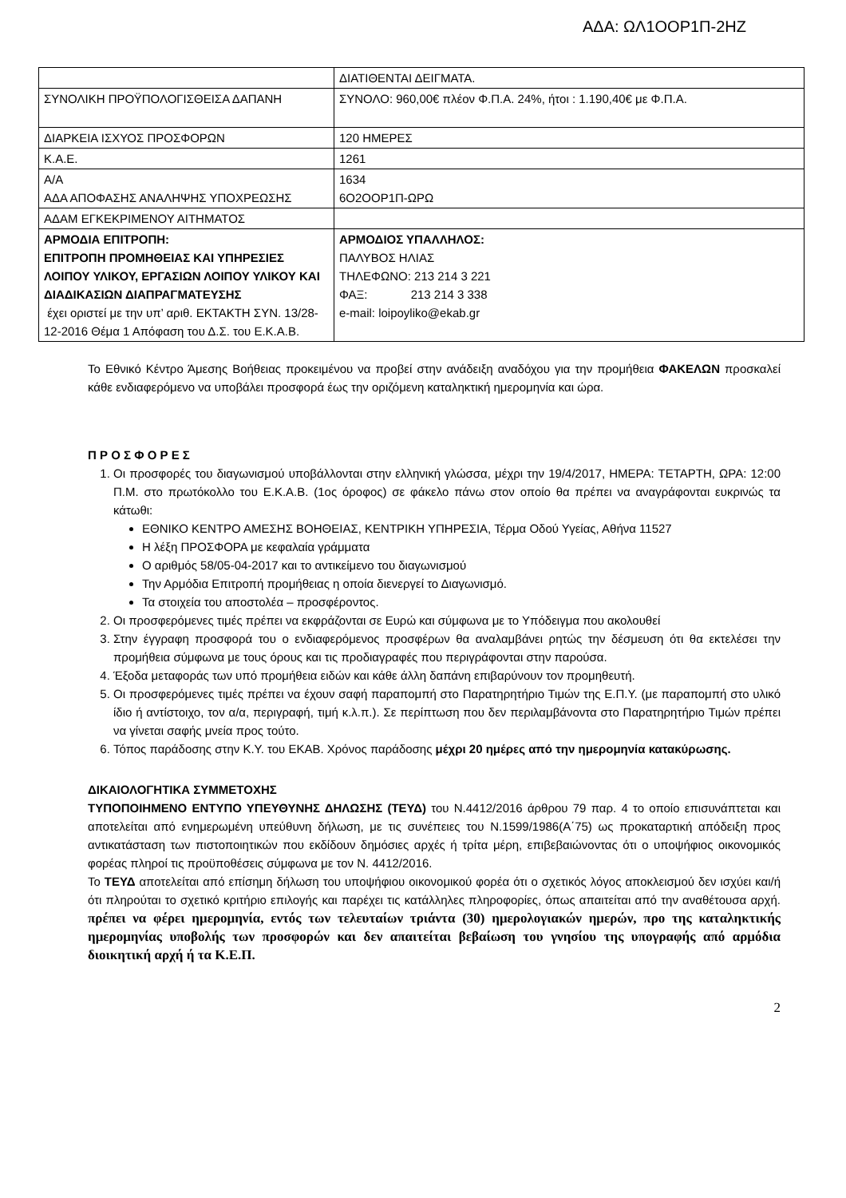ΑΔΑ: ΩΛ1ΟΟΡ1Π-2ΗΖ
| | ΔΙΑΤΙΘΕΝΤΑΙ ΔΕΙΓΜΑΤΑ. |
| ΣΥΝΟΛΙΚΗ ΠΡΟΫΠΟΛΟΓΙΣΘΕΙΣΑ ΔΑΠΑΝΗ | ΣΥΝΟΛΟ: 960,00€ πλέον Φ.Π.Α. 24%, ήτοι : 1.190,40€ με Φ.Π.Α. |
| ΔΙΑΡΚΕΙΑ ΙΣΧΥΟΣ ΠΡΟΣΦΟΡΩΝ | 120 ΗΜΕΡΕΣ |
| Κ.Α.Ε. | 1261 |
| Α/Α ΑΔΑ ΑΠΟΦΑΣΗΣ ΑΝΑΛΗΨΗΣ ΥΠΟΧΡΕΩΣΗΣ | 1634 6Ο2ΟΟΡ1Π-ΩΡΩ |
| ΑΔΑΜ ΕΓΚΕΚΡΙΜΕΝΟΥ ΑΙΤΗΜΑΤΟΣ | |
| ΑΡΜΟΔΙΑ ΕΠΙΤΡΟΠΗ: ΕΠΙΤΡΟΠΗ ΠΡΟΜΗΘΕΙΑΣ ΚΑΙ ΥΠΗΡΕΣΙΕΣ ΛΟΙΠΟΥ ΥΛΙΚΟΥ, ΕΡΓΑΣΙΩΝ ΛΟΙΠΟΥ ΥΛΙΚΟΥ ΚΑΙ ΔΙΑΔΙΚΑΣΙΩΝ ΔΙΑΠΡΑΓΜΑΤΕΥΣΗΣ έχει οριστεί με την υπ’ αριθ. ΕΚΤΑΚΤΗ ΣΥΝ. 13/28-12-2016 Θέμα 1 Απόφαση του Δ.Σ. του Ε.Κ.Α.Β. | ΑΡΜΟΔΙΟΣ ΥΠΑΛΛΗΛΟΣ: ΠΑΛΥΒΟΣ ΗΛΙΑΣ ΤΗΛΕΦΩΝΟ: 213 214 3 221 ΦΑΞ: 213 214 3 338 e-mail: loipoyliko@ekab.gr |
Το Εθνικό Κέντρο Άμεσης Βοήθειας προκειμένου να προβεί στην ανάδειξη αναδόχου για την προμήθεια ΦΑΚΕΛΩΝ προσκαλεί κάθε ενδιαφερόμενο να υποβάλει προσφορά έως την οριζόμενη καταληκτική ημερομηνία και ώρα.
Π Ρ Ο Σ Φ Ο Ρ Ε Σ
1. Οι προσφορές του διαγωνισμού υποβάλλονται στην ελληνική γλώσσα, μέχρι την 19/4/2017, ΗΜΕΡΑ: ΤΕΤΑΡΤΗ, ΩΡΑ: 12:00 Π.Μ. στο πρωτόκολλο του Ε.Κ.Α.Β. (1ος όροφος) σε φάκελο πάνω στον οποίο θα πρέπει να αναγράφονται ευκρινώς τα κάτωθι:
ΕΘΝΙΚΟ ΚΕΝΤΡΟ ΑΜΕΣΗΣ ΒΟΗΘΕΙΑΣ, ΚΕΝΤΡΙΚΗ ΥΠΗΡΕΣΙΑ, Τέρμα Οδού Υγείας, Αθήνα 11527
Η λέξη ΠΡΟΣΦΟΡΑ με κεφαλαία γράμματα
Ο αριθμός 58/05-04-2017 και το αντικείμενο του διαγωνισμού
Την Αρμόδια Επιτροπή προμήθειας η οποία διενεργεί το Διαγωνισμό.
Τα στοιχεία του αποστολέα – προσφέροντος.
2. Οι προσφερόμενες τιμές πρέπει να εκφράζονται σε Ευρώ και σύμφωνα με το Υπόδειγμα που ακολουθεί
3. Στην έγγραφη προσφορά του ο ενδιαφερόμενος προσφέρων θα αναλαμβάνει ρητώς την δέσμευση ότι θα εκτελέσει την προμήθεια σύμφωνα με τους όρους και τις προδιαγραφές που περιγράφονται στην παρούσα.
4. Έξοδα μεταφοράς των υπό προμήθεια ειδών και κάθε άλλη δαπάνη επιβαρύνουν τον προμηθευτή.
5. Οι προσφερόμενες τιμές πρέπει να έχουν σαφή παραπομπή στο Παρατηρητήριο Τιμών της Ε.Π.Υ. (με παραπομπή στο υλικό ίδιο ή αντίστοιχο, τον α/α, περιγραφή, τιμή κ.λ.π.). Σε περίπτωση που δεν περιλαμβάνοντα στο Παρατηρητήριο Τιμών πρέπει να γίνεται σαφής μνεία προς τούτο.
6. Τόπος παράδοσης στην Κ.Υ. του ΕΚΑΒ. Χρόνος παράδοσης μέχρι 20 ημέρες από την ημερομηνία κατακύρωσης.
ΔΙΚΑΙΟΛΟΓΗΤΙΚΑ ΣΥΜΜΕΤΟΧΗΣ
ΤΥΠΟΠΟΙΗΜΕΝΟ ΕΝΤΥΠΟ ΥΠΕΥΘΥΝΗΣ ΔΗΛΩΣΗΣ (ΤΕΥΔ) του Ν.4412/2016 άρθρου 79 παρ. 4 το οποίο επισυνάπτεται και αποτελείται από ενημερωμένη υπεύθυνη δήλωση, με τις συνέπειες του Ν.1599/1986(Α΄75) ως προκαταρτική απόδειξη προς αντικατάσταση των πιστοποιητικών που εκδίδουν δημόσιες αρχές ή τρίτα μέρη, επιβεβαιώνοντας ότι ο υποψήφιος οικονομικός φορέας πληροί τις προϋποθέσεις σύμφωνα με τον Ν. 4412/2016.
Το ΤΕΥΔ αποτελείται από επίσημη δήλωση του υποψήφιου οικονομικού φορέα ότι ο σχετικός λόγος αποκλεισμού δεν ισχύει και/ή ότι πληρούται το σχετικό κριτήριο επιλογής και παρέχει τις κατάλληλες πληροφορίες, όπως απαιτείται από την αναθέτουσα αρχή. πρέπει να φέρει ημερομηνία, εντός των τελευταίων τριάντα (30) ημερολογιακών ημερών, προ της καταληκτικής ημερομηνίας υποβολής των προσφορών και δεν απαιτείται βεβαίωση του γνησίου της υπογραφής από αρμόδια διοικητική αρχή ή τα Κ.Ε.Π.
2